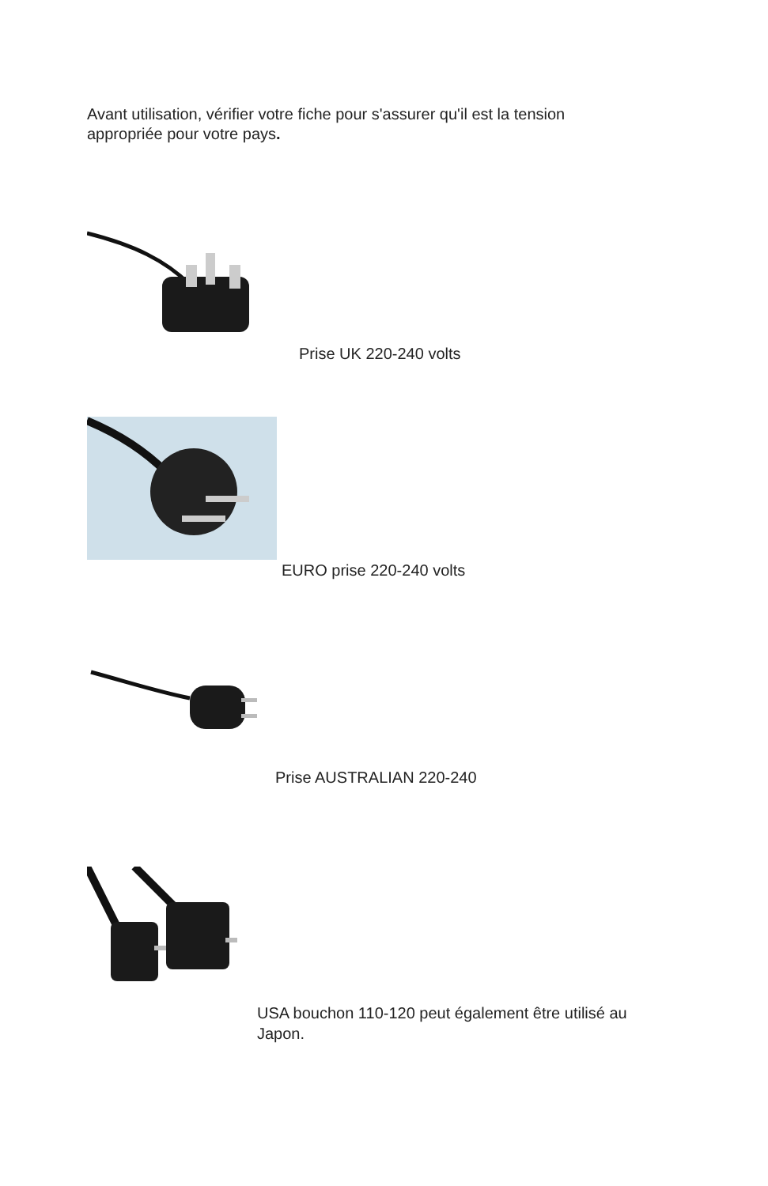Avant utilisation, vérifier votre fiche pour s'assurer qu'il est la tension appropriée pour votre pays.
Prise UK 220-240 volts
EURO prise 220-240 volts
Prise AUSTRALIAN 220-240
USA bouchon 110-120 peut également être utilisé au Japon.